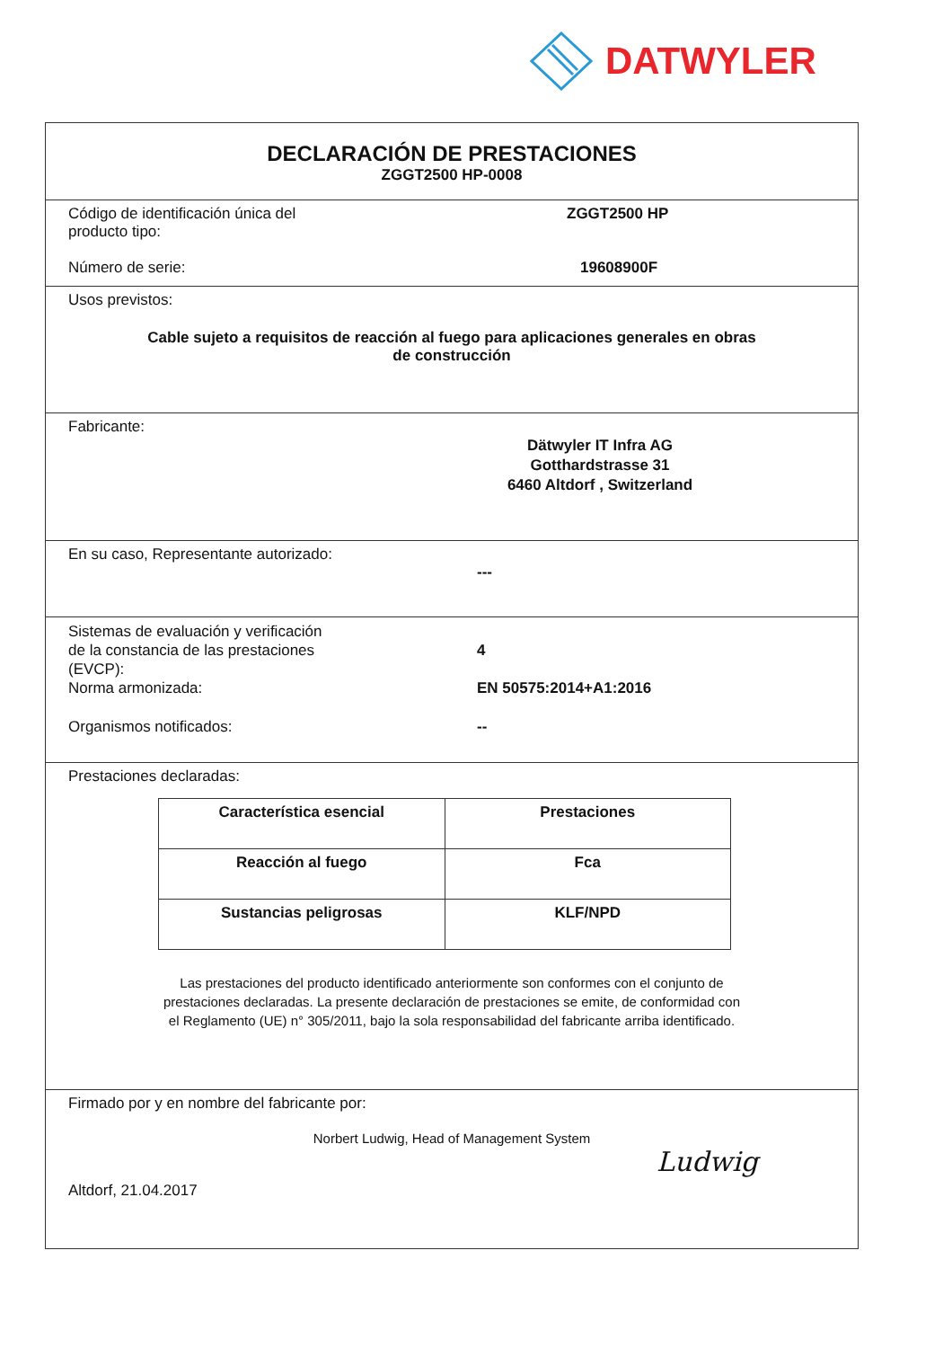DATWYLER
DECLARACIÓN DE PRESTACIONES
ZGGT2500 HP-0008
Código de identificación única del
producto tipo:
ZGGT2500 HP
Número de serie: 19608900F
Usos previstos:
Cable sujeto a requisitos de reacción al fuego para aplicaciones generales en obras
de construcción
Fabricante:
Dätwyler IT Infra AG
Gotthardstrasse 31
6460 Altdorf , Switzerland
En su caso, Representante autorizado:
---
Sistemas de evaluación y verificación
de la constancia de las prestaciones
(EVCP):
4
Norma armonizada: EN 50575:2014+A1:2016
Organismos notificados: --
Prestaciones declaradas:
| Característica esencial | Prestaciones |
| --- | --- |
| Reacción al fuego | Fca |
| Sustancias peligrosas | KLF/NPD |
Las prestaciones del producto identificado anteriormente son conformes con el conjunto de
prestaciones declaradas. La presente declaración de prestaciones se emite, de conformidad con
el Reglamento (UE) n° 305/2011, bajo la sola responsabilidad del fabricante arriba identificado.
Firmado por y en nombre del fabricante por:
Norbert Ludwig, Head of Management System
Altdorf, 21.04.2017
Ludwig